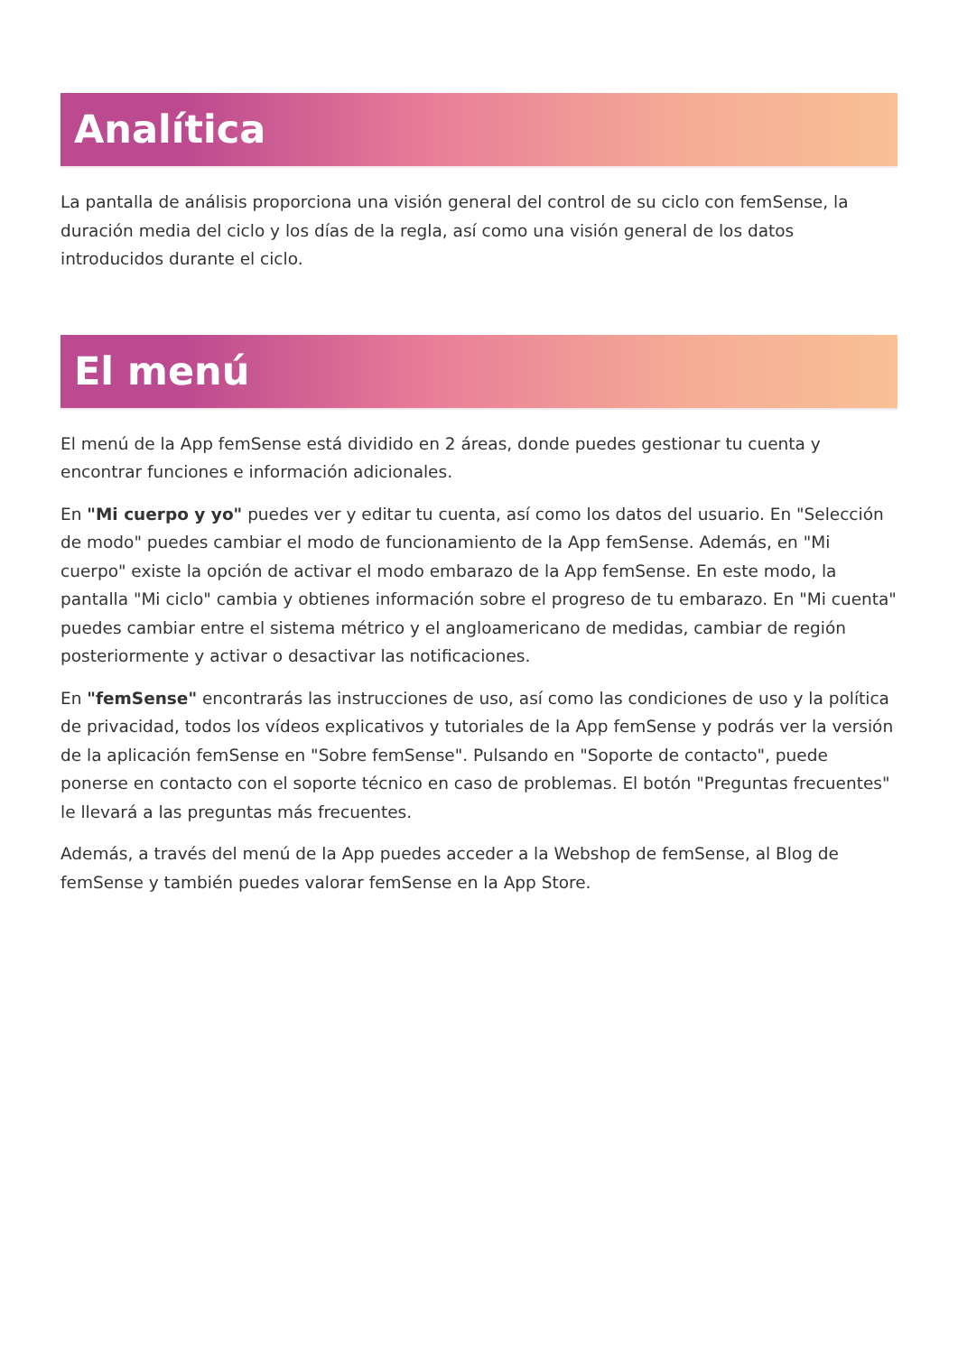Analítica
La pantalla de análisis proporciona una visión general del control de su ciclo con femSense, la duración media del ciclo y los días de la regla, así como una visión general de los datos introducidos durante el ciclo.
El menú
El menú de la App femSense está dividido en 2 áreas, donde puedes gestionar tu cuenta y encontrar funciones e información adicionales.
En "Mi cuerpo y yo" puedes ver y editar tu cuenta, así como los datos del usuario. En "Selección de modo" puedes cambiar el modo de funcionamiento de la App femSense. Además, en "Mi cuerpo" existe la opción de activar el modo embarazo de la App femSense. En este modo, la pantalla "Mi ciclo" cambia y obtienes información sobre el progreso de tu embarazo. En "Mi cuenta" puedes cambiar entre el sistema métrico y el angloamericano de medidas, cambiar de región posteriormente y activar o desactivar las notificaciones.
En "femSense" encontrarás las instrucciones de uso, así como las condiciones de uso y la política de privacidad, todos los vídeos explicativos y tutoriales de la App femSense y podrás ver la versión de la aplicación femSense en "Sobre femSense". Pulsando en "Soporte de contacto", puede ponerse en contacto con el soporte técnico en caso de problemas. El botón "Preguntas frecuentes" le llevará a las preguntas más frecuentes.
Además, a través del menú de la App puedes acceder a la Webshop de femSense, al Blog de femSense y también puedes valorar femSense en la App Store.